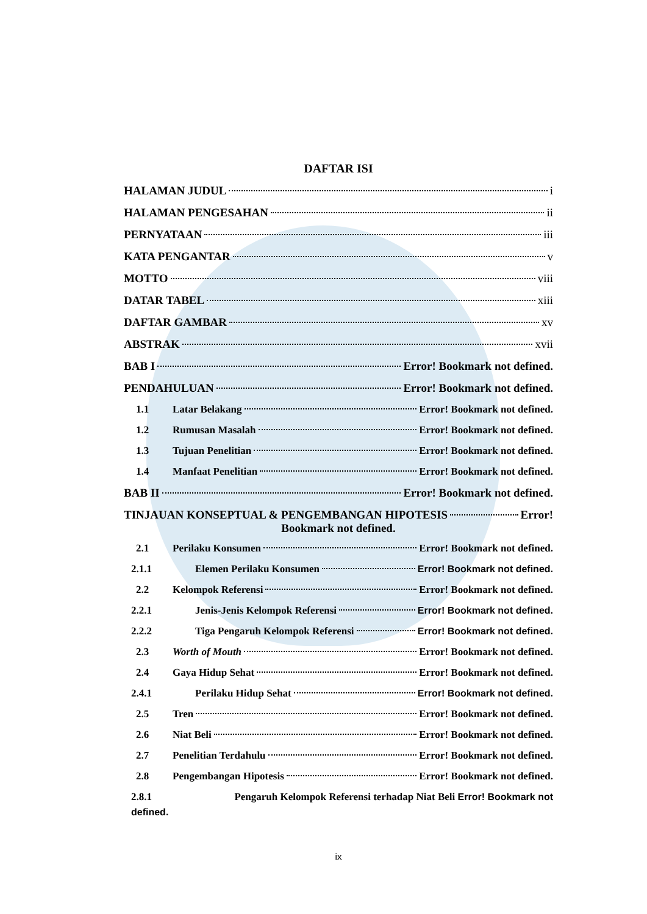DAFTAR ISI
HALAMAN JUDUL i
HALAMAN PENGESAHAN ii
PERNYATAAN iii
KATA PENGANTAR v
MOTTO viii
DATAR TABEL xiii
DAFTAR GAMBAR xv
ABSTRAK xvii
BAB I Error! Bookmark not defined.
PENDAHULUAN Error! Bookmark not defined.
1.1 Latar Belakang Error! Bookmark not defined.
1.2 Rumusan Masalah Error! Bookmark not defined.
1.3 Tujuan Penelitian Error! Bookmark not defined.
1.4 Manfaat Penelitian Error! Bookmark not defined.
BAB II Error! Bookmark not defined.
TINJAUAN KONSEPTUAL & PENGEMBANGAN HIPOTESIS Error!
Bookmark not defined.
2.1 Perilaku Konsumen Error! Bookmark not defined.
2.1.1 Elemen Perilaku Konsumen Error! Bookmark not defined.
2.2 Kelompok Referensi Error! Bookmark not defined.
2.2.1 Jenis-Jenis Kelompok Referensi Error! Bookmark not defined.
2.2.2 Tiga Pengaruh Kelompok Referensi Error! Bookmark not defined.
2.3 Worth of Mouth Error! Bookmark not defined.
2.4 Gaya Hidup Sehat Error! Bookmark not defined.
2.4.1 Perilaku Hidup Sehat Error! Bookmark not defined.
2.5 Tren Error! Bookmark not defined.
2.6 Niat Beli Error! Bookmark not defined.
2.7 Penelitian Terdahulu Error! Bookmark not defined.
2.8 Pengembangan Hipotesis Error! Bookmark not defined.
2.8.1 Pengaruh Kelompok Referensi terhadap Niat Beli Error! Bookmark not
defined.
ix